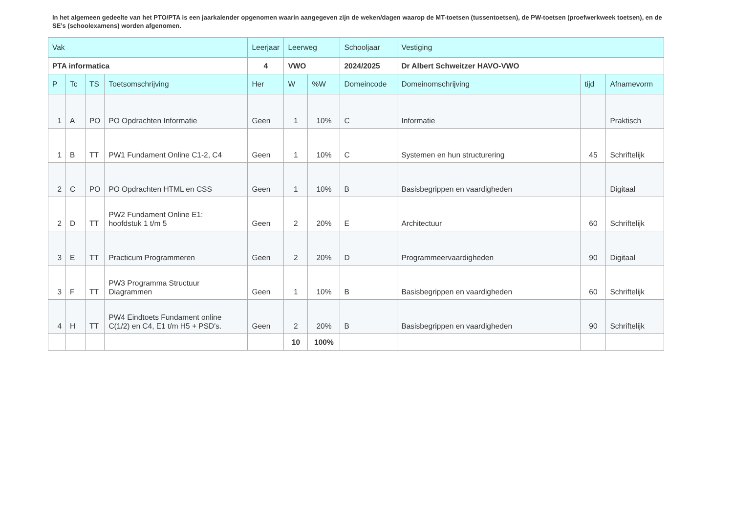In het algemeen gedeelte van het PTO/PTA is een jaarkalender opgenomen waarin aangegeven zijn de weken/dagen waarop de MT-toetsen (tussentoetsen), de PW-toetsen (proefwerkweek toetsen), en de SE’s (schoolexamens) worden afgenomen.
| Vak | | | | Leerjaar | Leerweg | | Schooljaar | Vestiging | | |
| --- | --- | --- | --- | --- | --- | --- | --- | --- | --- | --- |
| PTA informatica | | | | 4 | VWO | | 2024/2025 | Dr Albert Schweitzer HAVO-VWO | | |
| P | Tc | TS | Toetsomschrijving | Her | W | %W | Domeincode | Domeinomschrijving | tijd | Afnamevorm |
| 1 | A | PO | PO Opdrachten Informatie | Geen | 1 | 10% | C | Informatie | | Praktisch |
| 1 | B | TT | PW1 Fundament Online C1-2, C4 | Geen | 1 | 10% | C | Systemen en hun structurering | 45 | Schriftelijk |
| 2 | C | PO | PO Opdrachten HTML en CSS | Geen | 1 | 10% | B | Basisbegrippen en vaardigheden | | Digitaal |
| 2 | D | TT | PW2 Fundament Online E1: hoofdstuk 1 t/m 5 | Geen | 2 | 20% | E | Architectuur | 60 | Schriftelijk |
| 3 | E | TT | Practicum Programmeren | Geen | 2 | 20% | D | Programmeervaardigheden | 90 | Digitaal |
| 3 | F | TT | PW3 Programma Structuur Diagrammen | Geen | 1 | 10% | B | Basisbegrippen en vaardigheden | 60 | Schriftelijk |
| 4 | H | TT | PW4 Eindtoets Fundament online C(1/2) en C4, E1 t/m H5 + PSD's. | Geen | 2 | 20% | B | Basisbegrippen en vaardigheden | 90 | Schriftelijk |
| | | | | | 10 | 100% | | | | |